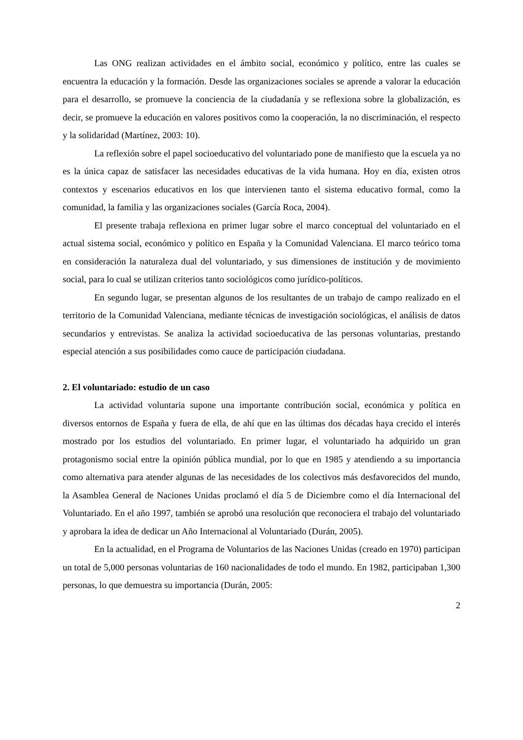Las ONG realizan actividades en el ámbito social, económico y político, entre las cuales se encuentra la educación y la formación. Desde las organizaciones sociales se aprende a valorar la educación para el desarrollo, se promueve la conciencia de la ciudadanía y se reflexiona sobre la globalización, es decir, se promueve la educación en valores positivos como la cooperación, la no discriminación, el respecto y la solidaridad (Martínez, 2003: 10).
La reflexión sobre el papel socioeducativo del voluntariado pone de manifiesto que la escuela ya no es la única capaz de satisfacer las necesidades educativas de la vida humana. Hoy en día, existen otros contextos y escenarios educativos en los que intervienen tanto el sistema educativo formal, como la comunidad, la familia y las organizaciones sociales (García Roca, 2004).
El presente trabaja reflexiona en primer lugar sobre el marco conceptual del voluntariado en el actual sistema social, económico y político en España y la Comunidad Valenciana. El marco teórico toma en consideración la naturaleza dual del voluntariado, y sus dimensiones de institución y de movimiento social, para lo cual se utilizan criterios tanto sociológicos como jurídico-políticos.
En segundo lugar, se presentan algunos de los resultantes de un trabajo de campo realizado en el territorio de la Comunidad Valenciana, mediante técnicas de investigación sociológicas, el análisis de datos secundarios y entrevistas. Se analiza la actividad socioeducativa de las personas voluntarias, prestando especial atención a sus posibilidades como cauce de participación ciudadana.
2. El voluntariado: estudio de un caso
La actividad voluntaria supone una importante contribución social, económica y política en diversos entornos de España y fuera de ella, de ahí que en las últimas dos décadas haya crecido el interés mostrado por los estudios del voluntariado. En primer lugar, el voluntariado ha adquirido un gran protagonismo social entre la opinión pública mundial, por lo que en 1985 y atendiendo a su importancia como alternativa para atender algunas de las necesidades de los colectivos más desfavorecidos del mundo, la Asamblea General de Naciones Unidas proclamó el día 5 de Diciembre como el día Internacional del Voluntariado. En el año 1997, también se aprobó una resolución que reconociera el trabajo del voluntariado y aprobara la idea de dedicar un Año Internacional al Voluntariado (Durán, 2005).
En la actualidad, en el Programa de Voluntarios de las Naciones Unidas (creado en 1970) participan un total de 5,000 personas voluntarias de 160 nacionalidades de todo el mundo. En 1982, participaban 1,300 personas, lo que demuestra su importancia (Durán, 2005:
2